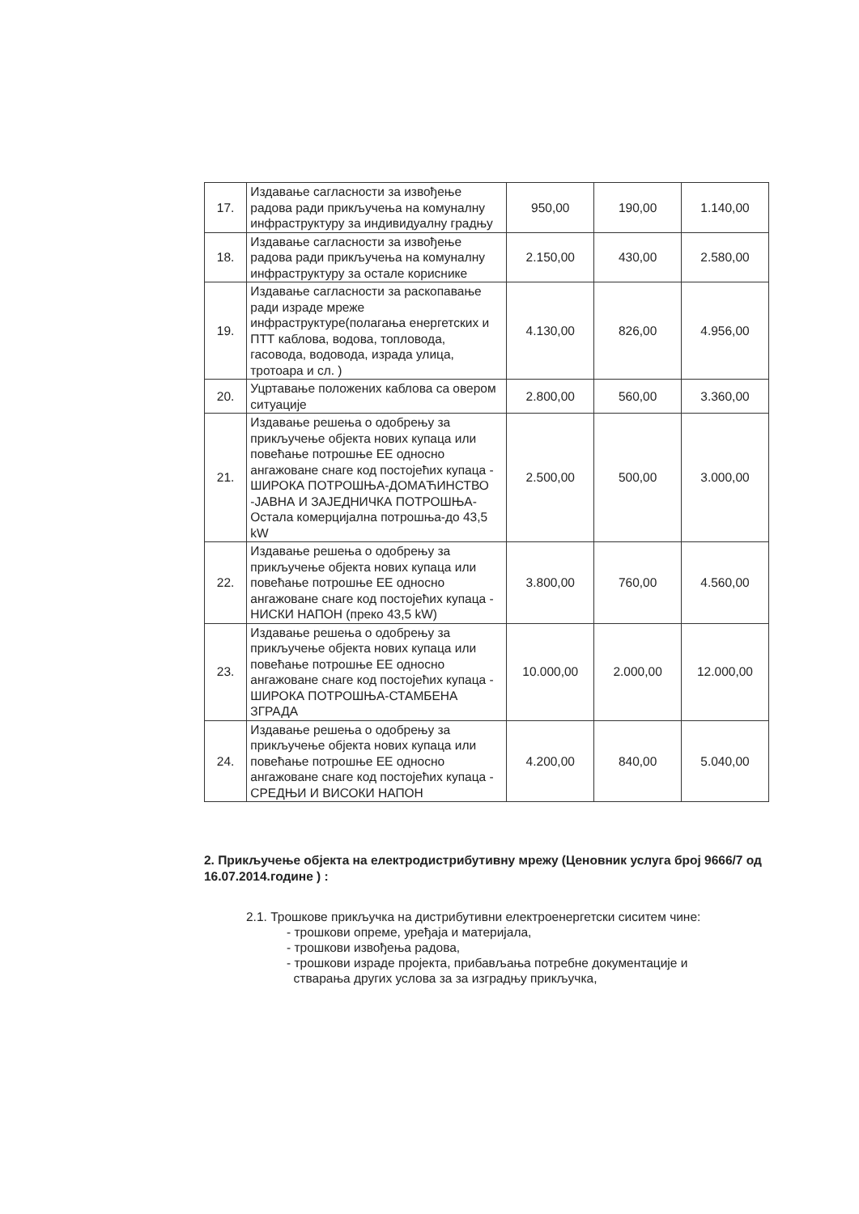| 17. | Издавање сагласности за извођење радова ради прикључења на комуналну инфраструктуру за индивидуалну градњу | 950,00 | 190,00 | 1.140,00 |
| 18. | Издавање сагласности за извођење радова ради прикључења на комуналну инфраструктуру за остале кориснике | 2.150,00 | 430,00 | 2.580,00 |
| 19. | Издавање сагласности за раскопавање ради израде мреже инфраструктуре(полагања енергетских и ПТТ каблова, водова, топловода, гасовода, водовода, израда улица, тротоара и сл. ) | 4.130,00 | 826,00 | 4.956,00 |
| 20. | Уцртавање положених каблова са овером ситуације | 2.800,00 | 560,00 | 3.360,00 |
| 21. | Издавање решења о одобрењу за прикључење објекта нових купаца или повећање потрошње ЕЕ односно ангажоване снаге код постојећих купаца - ШИРОКА ПОТРОШЊА-ДОМАЋИНСТВО -ЈАВНА И ЗАЈЕДНИЧКА ПОТРОШЊА-Остала комерцијална потрошња-до 43,5 kW | 2.500,00 | 500,00 | 3.000,00 |
| 22. | Издавање решења о одобрењу за прикључење објекта нових купаца или повећање потрошње ЕЕ односно ангажоване снаге код постојећих купаца - НИСКИ НАПОН (преко 43,5 kW) | 3.800,00 | 760,00 | 4.560,00 |
| 23. | Издавање решења о одобрењу за прикључење објекта нових купаца или повећање потрошње ЕЕ односно ангажоване снаге код постојећих купаца - ШИРОКА ПОТРОШЊА-СТАМБЕНА ЗГРАДА | 10.000,00 | 2.000,00 | 12.000,00 |
| 24. | Издавање решења о одобрењу за прикључење објекта нових купаца или повећање потрошње ЕЕ односно ангажоване снаге код постојећих купаца - СРЕДЊИ И ВИСОКИ НАПОН | 4.200,00 | 840,00 | 5.040,00 |
2. Прикључење објекта на електродистрибутивну мрежу (Ценовник услуга број 9666/7 од 16.07.2014.године ) :
2.1. Трошкове прикључка на дистрибутивни електроенергетски сиситем чине:
- трошкови опреме, уређаја и материјала,
- трошкови извођења радова,
- трошкови израде пројекта, прибављања потребне документације и
стварања других услова за за изградњу прикључка,